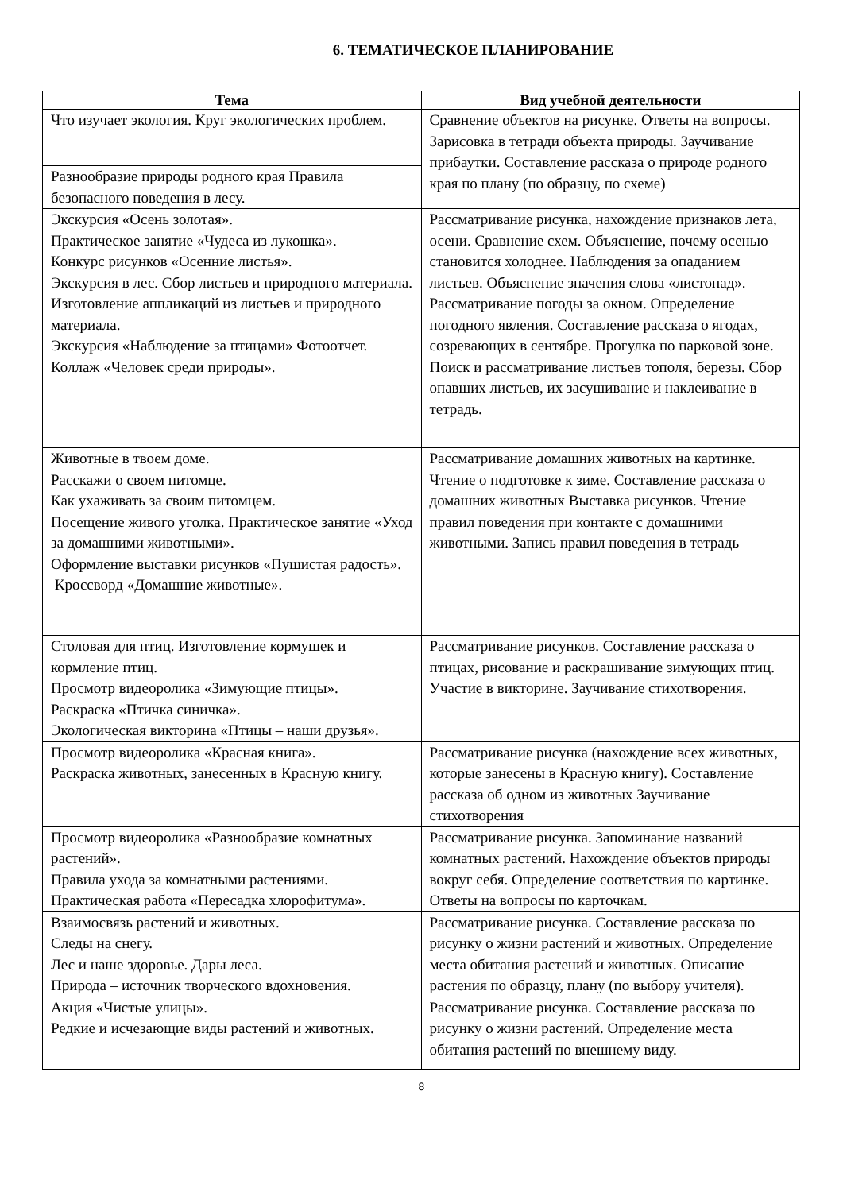6. ТЕМАТИЧЕСКОЕ ПЛАНИРОВАНИЕ
| Тема | Вид учебной деятельности |
| --- | --- |
| Что изучает экология. Круг экологических проблем. | Сравнение объектов на рисунке. Ответы на вопросы. Зарисовка в тетради объекта природы. Заучивание прибаутки. Составление рассказа о природе родного края по плану (по образцу, по схеме) |
| Разнообразие природы родного края Правила безопасного поведения в лесу. | |
| Экскурсия «Осень золотая». Практическое занятие «Чудеса из лукошка». Конкурс рисунков «Осенние листья». Экскурсия в лес. Сбор листьев и природного материала. Изготовление аппликаций из листьев и природного материала. Экскурсия «Наблюдение за птицами» Фотоотчет. Коллаж «Человек среди природы». | Рассматривание рисунка, нахождение признаков лета, осени. Сравнение схем. Объяснение, почему осенью становится холоднее. Наблюдения за опаданием листьев. Объяснение значения слова «листопад». Рассматривание погоды за окном. Определение погодного явления. Составление рассказа о ягодах, созревающих в сентябре. Прогулка по парковой зоне. Поиск и рассматривание листьев тополя, березы. Сбор опавших листьев, их засушивание и наклеивание в тетрадь. |
| Животные в твоем доме. Расскажи о своем питомце. Как ухаживать за своим питомцем. Посещение живого уголка. Практическое занятие «Уход за домашними животными». Оформление выставки рисунков «Пушистая радость». Кроссворд «Домашние животные». | Рассматривание домашних животных на картинке. Чтение о подготовке к зиме. Составление рассказа о домашних животных Выставка рисунков. Чтение правил поведения при контакте с домашними животными. Запись правил поведения в тетрадь |
| Столовая для птиц. Изготовление кормушек и кормление птиц. Просмотр видеоролика «Зимующие птицы». Раскраска «Птичка синичка». Экологическая викторина «Птицы – наши друзья». | Рассматривание рисунков. Составление рассказа о птицах, рисование и раскрашивание зимующих птиц. Участие в викторине. Заучивание стихотворения. |
| Просмотр видеоролика «Красная книга». Раскраска животных, занесенных в Красную книгу. | Рассматривание рисунка (нахождение всех животных, которые занесены в Красную книгу). Составление рассказа об одном из животных Заучивание стихотворения |
| Просмотр видеоролика «Разнообразие комнатных растений». Правила ухода за комнатными растениями. Практическая работа «Пересадка хлорофитума». | Рассматривание рисунка. Запоминание названий комнатных растений. Нахождение объектов природы вокруг себя. Определение соответствия по картинке. Ответы на вопросы по карточкам. |
| Взаимосвязь растений и животных. Следы на снегу. Лес и наше здоровье. Дары леса. Природа – источник творческого вдохновения. | Рассматривание рисунка. Составление рассказа по рисунку о жизни растений и животных. Определение места обитания растений и животных. Описание растения по образцу, плану (по выбору учителя). |
| Акция «Чистые улицы». Редкие и исчезающие виды растений и животных. | Рассматривание рисунка. Составление рассказа по рисунку о жизни растений. Определение места обитания растений по внешнему виду. |
8